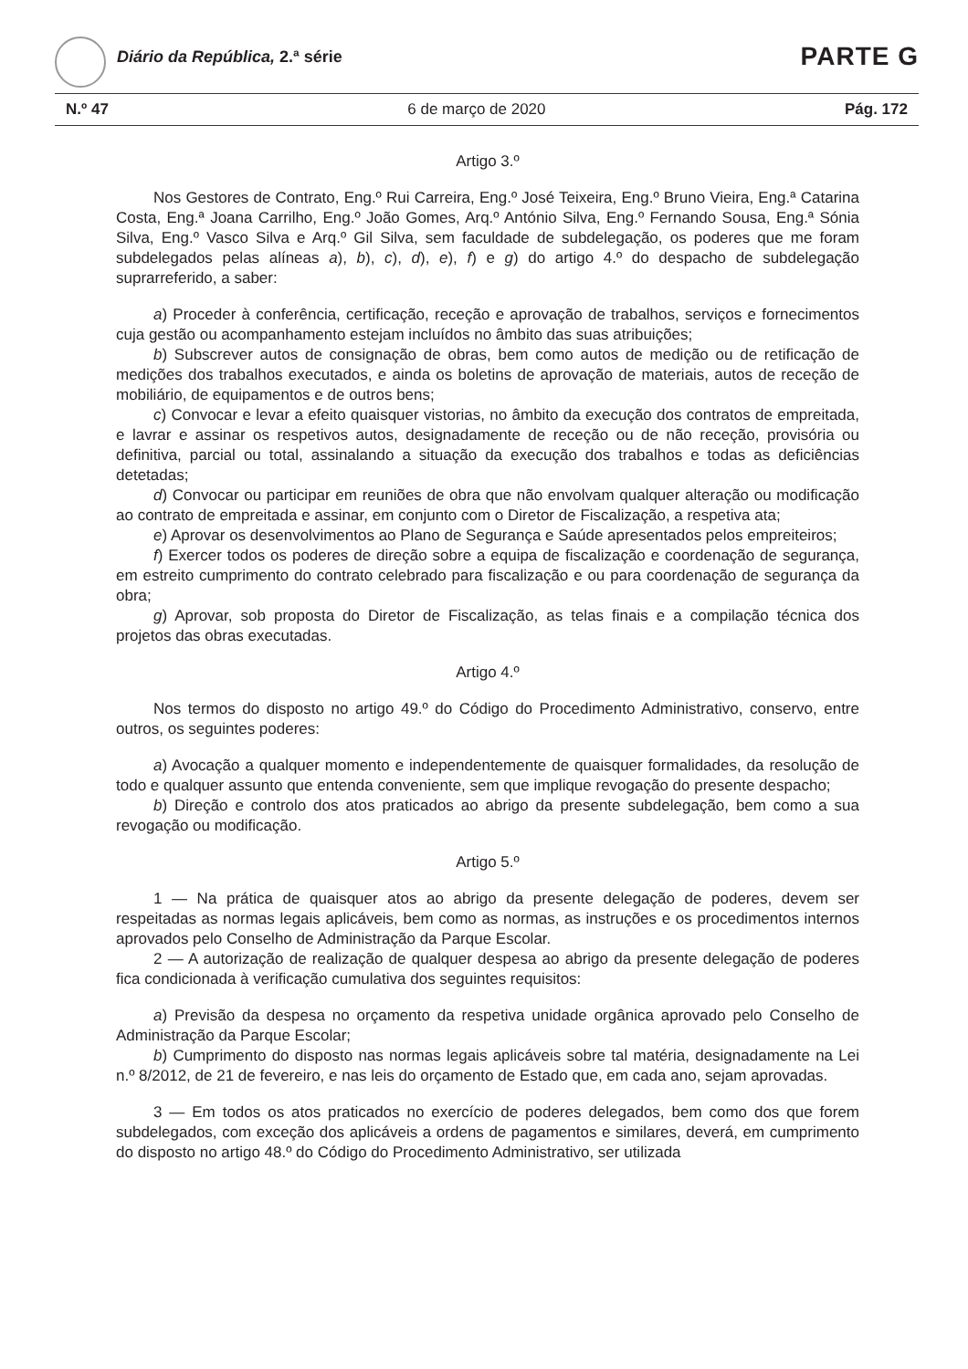Diário da República, 2.ª série PARTE G
N.º 47 6 de março de 2020 Pág. 172
Artigo 3.º
Nos Gestores de Contrato, Eng.º Rui Carreira, Eng.º José Teixeira, Eng.º Bruno Vieira, Eng.ª Catarina Costa, Eng.ª Joana Carrilho, Eng.º João Gomes, Arq.º António Silva, Eng.º Fernando Sousa, Eng.ª Sónia Silva, Eng.º Vasco Silva e Arq.º Gil Silva, sem faculdade de subdelegação, os poderes que me foram subdelegados pelas alíneas a), b), c), d), e), f) e g) do artigo 4.º do despacho de subdelegação suprarreferido, a saber:
a) Proceder à conferência, certificação, receção e aprovação de trabalhos, serviços e fornecimentos cuja gestão ou acompanhamento estejam incluídos no âmbito das suas atribuições;
b) Subscrever autos de consignação de obras, bem como autos de medição ou de retificação de medições dos trabalhos executados, e ainda os boletins de aprovação de materiais, autos de receção de mobiliário, de equipamentos e de outros bens;
c) Convocar e levar a efeito quaisquer vistorias, no âmbito da execução dos contratos de empreitada, e lavrar e assinar os respetivos autos, designadamente de receção ou de não receção, provisória ou definitiva, parcial ou total, assinalando a situação da execução dos trabalhos e todas as deficiências detetadas;
d) Convocar ou participar em reuniões de obra que não envolvam qualquer alteração ou modificação ao contrato de empreitada e assinar, em conjunto com o Diretor de Fiscalização, a respetiva ata;
e) Aprovar os desenvolvimentos ao Plano de Segurança e Saúde apresentados pelos empreiteiros;
f) Exercer todos os poderes de direção sobre a equipa de fiscalização e coordenação de segurança, em estreito cumprimento do contrato celebrado para fiscalização e ou para coordenação de segurança da obra;
g) Aprovar, sob proposta do Diretor de Fiscalização, as telas finais e a compilação técnica dos projetos das obras executadas.
Artigo 4.º
Nos termos do disposto no artigo 49.º do Código do Procedimento Administrativo, conservo, entre outros, os seguintes poderes:
a) Avocação a qualquer momento e independentemente de quaisquer formalidades, da resolução de todo e qualquer assunto que entenda conveniente, sem que implique revogação do presente despacho;
b) Direção e controlo dos atos praticados ao abrigo da presente subdelegação, bem como a sua revogação ou modificação.
Artigo 5.º
1 — Na prática de quaisquer atos ao abrigo da presente delegação de poderes, devem ser respeitadas as normas legais aplicáveis, bem como as normas, as instruções e os procedimentos internos aprovados pelo Conselho de Administração da Parque Escolar.
2 — A autorização de realização de qualquer despesa ao abrigo da presente delegação de poderes fica condicionada à verificação cumulativa dos seguintes requisitos:
a) Previsão da despesa no orçamento da respetiva unidade orgânica aprovado pelo Conselho de Administração da Parque Escolar;
b) Cumprimento do disposto nas normas legais aplicáveis sobre tal matéria, designadamente na Lei n.º 8/2012, de 21 de fevereiro, e nas leis do orçamento de Estado que, em cada ano, sejam aprovadas.
3 — Em todos os atos praticados no exercício de poderes delegados, bem como dos que forem subdelegados, com exceção dos aplicáveis a ordens de pagamentos e similares, deverá, em cumprimento do disposto no artigo 48.º do Código do Procedimento Administrativo, ser utilizada